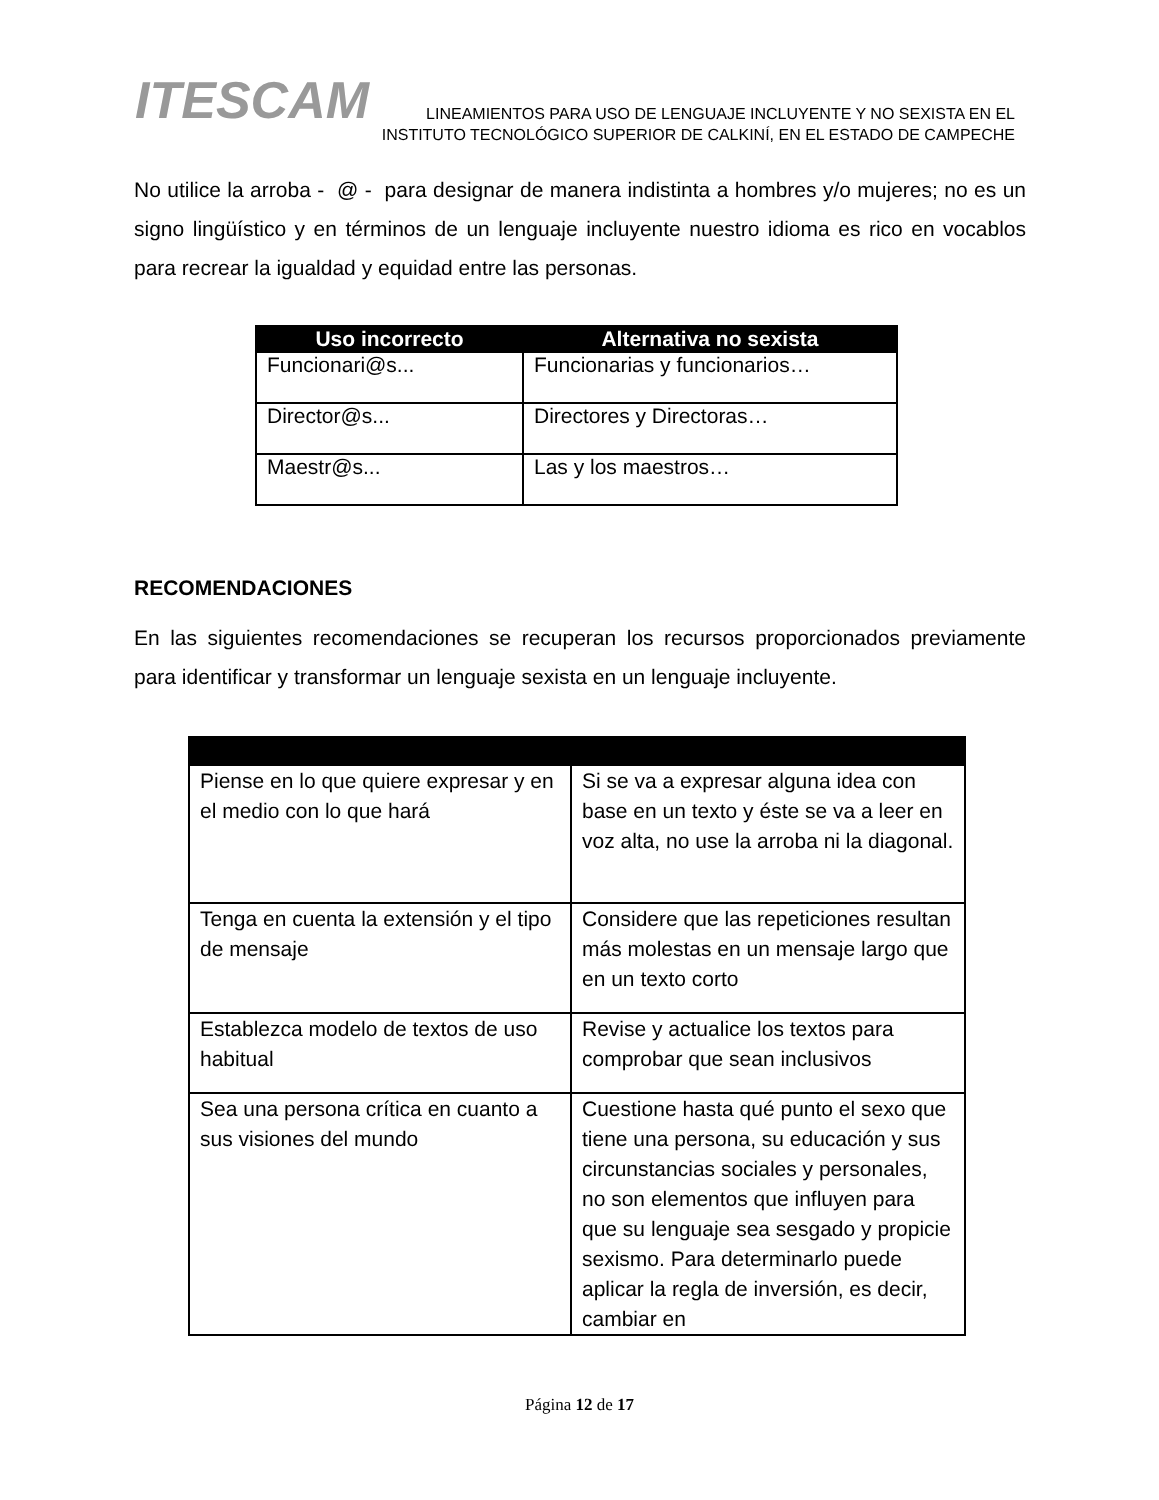ITESCAM
LINEAMIENTOS PARA USO DE LENGUAJE INCLUYENTE Y NO SEXISTA EN EL
INSTITUTO TECNOLÓGICO SUPERIOR DE CALKINÍ, EN EL ESTADO DE CAMPECHE
No utilice la arroba - @ - para designar de manera indistinta a hombres y/o mujeres; no es un signo lingüístico y en términos de un lenguaje incluyente nuestro idioma es rico en vocablos para recrear la igualdad y equidad entre las personas.
| Uso incorrecto | Alternativa no sexista |
| --- | --- |
| Funcionari@s... | Funcionarias y funcionarios… |
| Director@s... | Directores y Directoras… |
| Maestr@s... | Las y los maestros… |
RECOMENDACIONES
En las siguientes recomendaciones se recuperan los recursos proporcionados previamente para identificar y transformar un lenguaje sexista en un lenguaje incluyente.
| Piense en lo que quiere expresar y en el medio con lo que hará | Si se va a expresar alguna idea con base en un texto y éste se va a leer en voz alta, no use la arroba ni la diagonal. |
| Tenga en cuenta la extensión y el tipo de mensaje | Considere que las repeticiones resultan más molestas en un mensaje largo que en un texto corto |
| Establezca modelo de textos de uso habitual | Revise y actualice los textos para comprobar que sean inclusivos |
| Sea una persona crítica en cuanto a sus visiones del mundo | Cuestione hasta qué punto el sexo que tiene una persona, su educación y sus circunstancias sociales y personales, no son elementos que influyen para que su lenguaje sea sesgado y propicie sexismo. Para determinarlo puede aplicar la regla de inversión, es decir, cambiar en |
Página 12 de 17